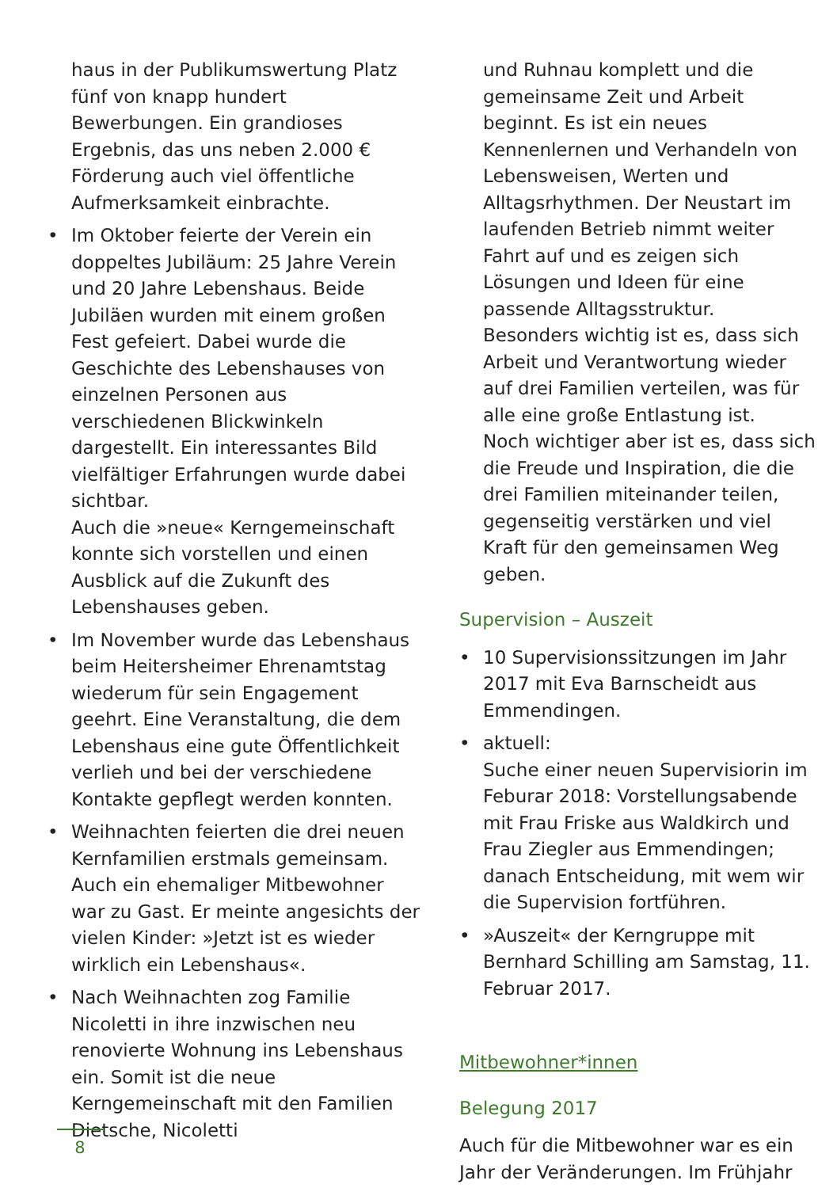haus in der Publikumswertung Platz fünf von knapp hundert Bewerbungen. Ein grandioses Ergebnis, das uns neben 2.000 € Förderung auch viel öffentliche Aufmerksamkeit einbrachte.
• Im Oktober feierte der Verein ein doppeltes Jubiläum: 25 Jahre Verein und 20 Jahre Lebenshaus. Beide Jubiläen wurden mit einem großen Fest gefeiert. Dabei wurde die Geschichte des Lebenshauses von einzelnen Personen aus verschiedenen Blickwinkeln dargestellt. Ein interessantes Bild vielfältiger Erfahrungen wurde dabei sichtbar.
Auch die »neue« Kerngemeinschaft konnte sich vorstellen und einen Ausblick auf die Zukunft des Lebenshauses geben.
• Im November wurde das Lebenshaus beim Heitersheimer Ehrenamtstag wiederum für sein Engagement geehrt. Eine Veranstaltung, die dem Lebenshaus eine gute Öffentlichkeit verlieh und bei der verschiedene Kontakte gepflegt werden konnten.
• Weihnachten feierten die drei neuen Kernfamilien erstmals gemeinsam. Auch ein ehemaliger Mitbewohner war zu Gast. Er meinte angesichts der vielen Kinder: »Jetzt ist es wieder wirklich ein Lebenshaus«.
• Nach Weihnachten zog Familie Nicoletti in ihre inzwischen neu renovierte Wohnung ins Lebenshaus ein. Somit ist die neue Kerngemeinschaft mit den Familien Dietsche, Nicoletti
und Ruhnau komplett und die gemeinsame Zeit und Arbeit beginnt. Es ist ein neues Kennenlernen und Verhandeln von Lebensweisen, Werten und Alltagsrhythmen. Der Neustart im laufenden Betrieb nimmt weiter Fahrt auf und es zeigen sich Lösungen und Ideen für eine passende Alltagsstruktur.
Besonders wichtig ist es, dass sich Arbeit und Verantwortung wieder auf drei Familien verteilen, was für alle eine große Entlastung ist.
Noch wichtiger aber ist es, dass sich die Freude und Inspiration, die die drei Familien miteinander teilen, gegenseitig verstärken und viel Kraft für den gemeinsamen Weg geben.
Supervision – Auszeit
• 10 Supervisionssitzungen im Jahr 2017 mit Eva Barnscheidt aus Emmendingen.
• aktuell:
Suche einer neuen Supervisiorin im Feburar 2018: Vorstellungsabende mit Frau Friske aus Waldkirch und Frau Ziegler aus Emmendingen; danach Entscheidung, mit wem wir die Supervision fortführen.
• »Auszeit« der Kerngruppe mit Bernhard Schilling am Samstag, 11. Februar 2017.
Mitbewohner*innen
Belegung 2017
Auch für die Mitbewohner war es ein Jahr der Veränderungen. Im Frühjahr
8